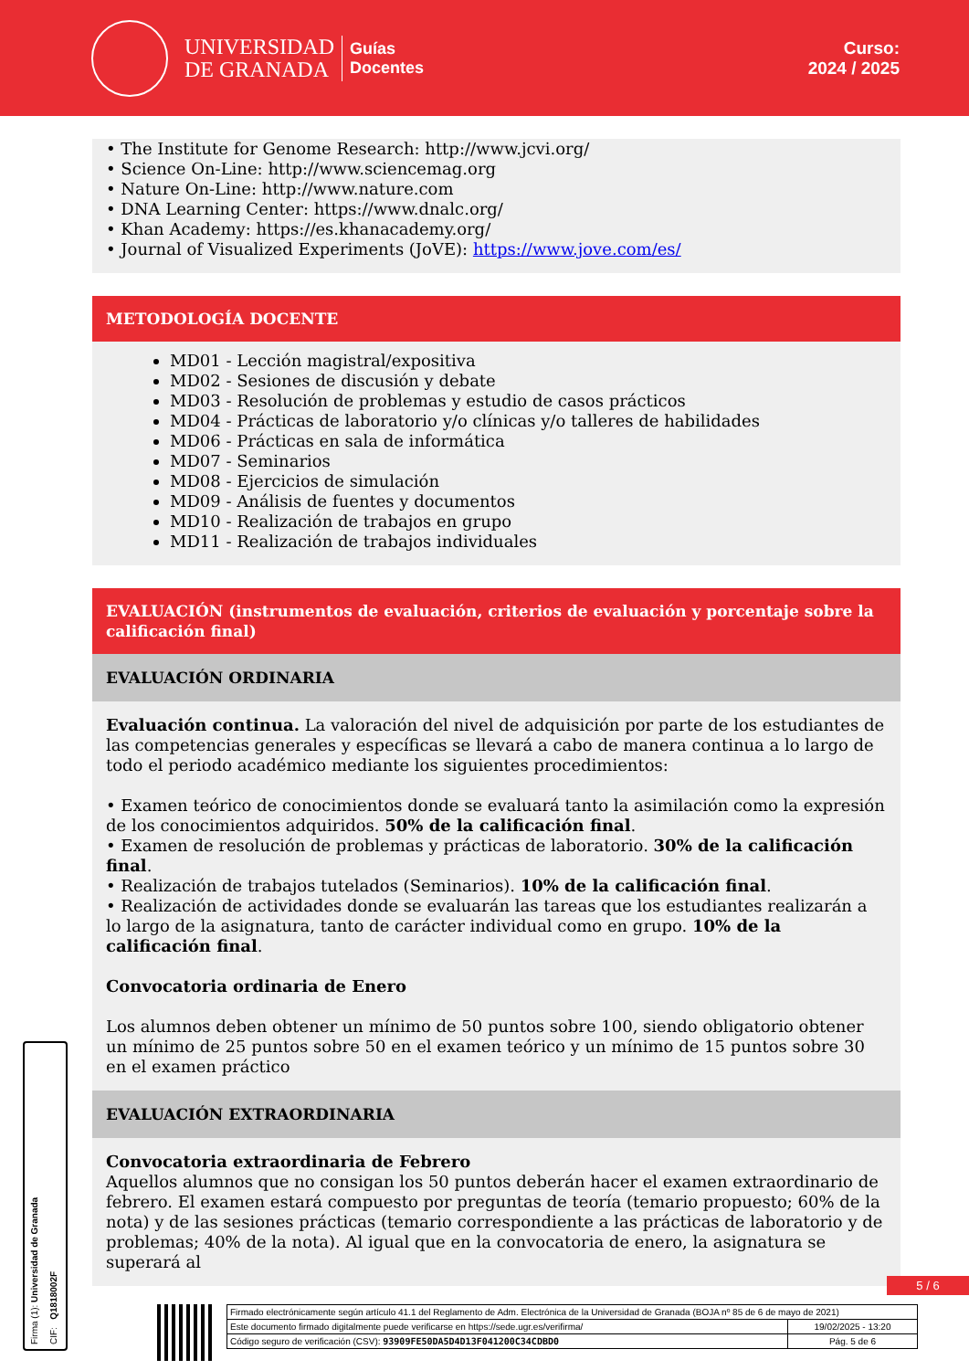UNIVERSIDAD
DE GRANADA
Guías
Docentes
Curso:
2024 / 2025
• The Institute for Genome Research: http://www.jcvi.org/
• Science On-Line: http://www.sciencemag.org
• Nature On-Line: http://www.nature.com
• DNA Learning Center: https://www.dnalc.org/
• Khan Academy: https://es.khanacademy.org/
• Journal of Visualized Experiments (JoVE): https://www.jove.com/es/
METODOLOGÍA DOCENTE
MD01 - Lección magistral/expositiva
MD02 - Sesiones de discusión y debate
MD03 - Resolución de problemas y estudio de casos prácticos
MD04 - Prácticas de laboratorio y/o clínicas y/o talleres de habilidades
MD06 - Prácticas en sala de informática
MD07 - Seminarios
MD08 - Ejercicios de simulación
MD09 - Análisis de fuentes y documentos
MD10 - Realización de trabajos en grupo
MD11 - Realización de trabajos individuales
EVALUACIÓN (instrumentos de evaluación, criterios de evaluación y porcentaje sobre la calificación final)
EVALUACIÓN ORDINARIA
Evaluación continua. La valoración del nivel de adquisición por parte de los estudiantes de las competencias generales y específicas se llevará a cabo de manera continua a lo largo de todo el periodo académico mediante los siguientes procedimientos:
• Examen teórico de conocimientos donde se evaluará tanto la asimilación como la expresión de los conocimientos adquiridos. 50% de la calificación final.
• Examen de resolución de problemas y prácticas de laboratorio. 30% de la calificación final.
• Realización de trabajos tutelados (Seminarios). 10% de la calificación final.
• Realización de actividades donde se evaluarán las tareas que los estudiantes realizarán a lo largo de la asignatura, tanto de carácter individual como en grupo. 10% de la calificación final.
Convocatoria ordinaria de Enero
Los alumnos deben obtener un mínimo de 50 puntos sobre 100, siendo obligatorio obtener un mínimo de 25 puntos sobre 50 en el examen teórico y un mínimo de 15 puntos sobre 30 en el examen práctico
EVALUACIÓN EXTRAORDINARIA
Convocatoria extraordinaria de Febrero
Aquellos alumnos que no consigan los 50 puntos deberán hacer el examen extraordinario de febrero. El examen estará compuesto por preguntas de teoría (temario propuesto; 60% de la nota) y de las sesiones prácticas (temario correspondiente a las prácticas de laboratorio y de problemas; 40% de la nota). Al igual que en la convocatoria de enero, la asignatura se superará al
Firma (1): Universidad de Granada CIF: Q1818002F
5 / 6
| Firmado electrónicamente según artículo 41.1 del Reglamento de Adm. Electrónica de la Universidad de Granada (BOJA nº 85 de 6 de mayo de 2021) | |
| Este documento firmado digitalmente puede verificarse en https://sede.ugr.es/verifirma/ | 19/02/2025 - 13:20 |
| Código seguro de verificación (CSV): 93909FE50DA5D4D13F041200C34CDBD0 | Pág. 5 de 6 |